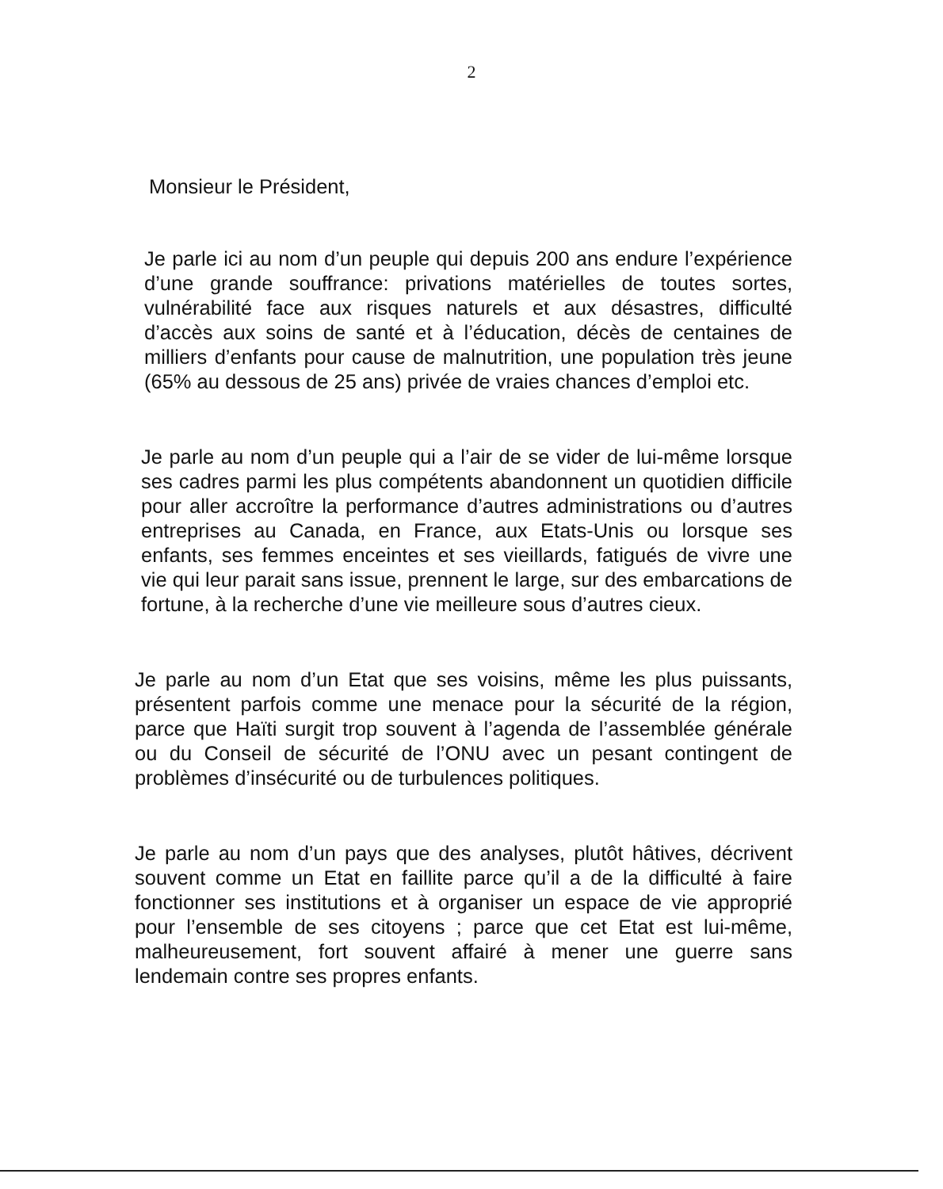2
Monsieur le Président,
Je parle ici au nom d’un peuple qui depuis 200 ans endure l’expérience d’une grande souffrance: privations matérielles de toutes sortes, vulnérabilité face aux risques naturels et aux désastres, difficulté d’accès aux soins de santé et à l’éducation, décès de centaines de milliers d’enfants pour cause de malnutrition, une population très jeune (65% au dessous de 25 ans) privée de vraies chances d’emploi etc.
Je parle au nom d’un peuple qui a l’air de se vider de lui-même lorsque ses cadres parmi les plus compétents abandonnent un quotidien difficile pour aller accroître la performance d’autres administrations ou d’autres entreprises au Canada, en France, aux Etats-Unis ou lorsque ses enfants, ses femmes enceintes et ses vieillards, fatigués de vivre une vie qui leur parait sans issue, prennent le large, sur des embarcations de fortune, à la recherche d’une vie meilleure sous d’autres cieux.
Je parle au nom d’un Etat que ses voisins, même les plus puissants, présentent parfois comme une menace pour la sécurité de la région, parce que Haïti surgit trop souvent à l’agenda de l’assemblée générale ou du Conseil de sécurité de l’ONU avec un pesant contingent de problèmes d’insécurité ou de turbulences politiques.
Je parle au nom d’un pays que des analyses, plutôt hâtives, décrivent souvent comme un Etat en faillite parce qu’il a de la difficulté à faire fonctionner ses institutions et à organiser un espace de vie approprié pour l’ensemble de ses citoyens ; parce que cet Etat est lui-même, malheureusement, fort souvent affairé à mener une guerre sans lendemain contre ses propres enfants.